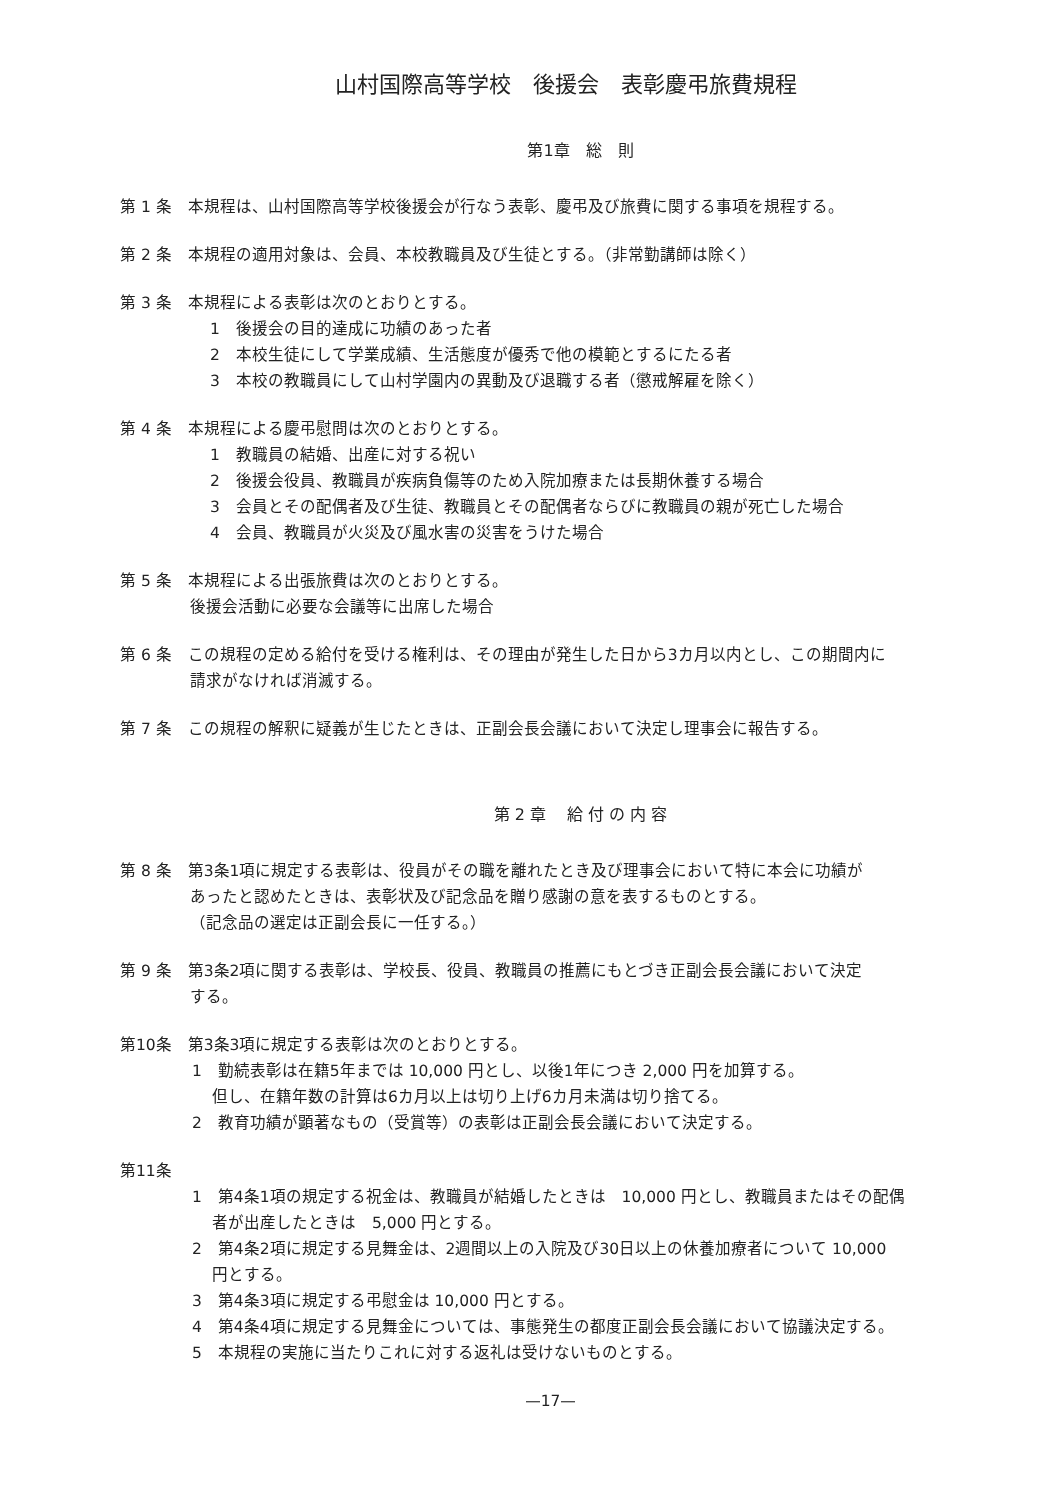山村国際高等学校　後援会　表彰慶弔旅費規程
第1章　総　則
第 1 条　本規程は、山村国際高等学校後援会が行なう表彰、慶弔及び旅費に関する事項を規程する。
第 2 条　本規程の適用対象は、会員、本校教職員及び生徒とする。（非常勤講師は除く）
第 3 条　本規程による表彰は次のとおりとする。
1　後援会の目的達成に功績のあった者
2　本校生徒にして学業成績、生活態度が優秀で他の模範とするにたる者
3　本校の教職員にして山村学園内の異動及び退職する者（懲戒解雇を除く）
第 4 条　本規程による慶弔慰問は次のとおりとする。
1　教職員の結婚、出産に対する祝い
2　後援会役員、教職員が疾病負傷等のため入院加療または長期休養する場合
3　会員とその配偶者及び生徒、教職員とその配偶者ならびに教職員の親が死亡した場合
4　会員、教職員が火災及び風水害の災害をうけた場合
第 5 条　本規程による出張旅費は次のとおりとする。
後援会活動に必要な会議等に出席した場合
第 6 条　この規程の定める給付を受ける権利は、その理由が発生した日から3カ月以内とし、この期間内に
請求がなければ消滅する。
第 7 条　この規程の解釈に疑義が生じたときは、正副会長会議において決定し理事会に報告する。
第 2 章　 給 付 の 内 容
第 8 条　第3条1項に規定する表彰は、役員がその職を離れたとき及び理事会において特に本会に功績が
あったと認めたときは、表彰状及び記念品を贈り感謝の意を表するものとする。
（記念品の選定は正副会長に一任する。）
第 9 条　第3条2項に関する表彰は、学校長、役員、教職員の推薦にもとづき正副会長会議において決定
する。
第10条　第3条3項に規定する表彰は次のとおりとする。
1　勤続表彰は在籍5年までは 10,000 円とし、以後1年につき 2,000 円を加算する。
但し、在籍年数の計算は6カ月以上は切り上げ6カ月未満は切り捨てる。
2　教育功績が顕著なもの（受賞等）の表彰は正副会長会議において決定する。
第11条
1　第4条1項の規定する祝金は、教職員が結婚したときは　10,000 円とし、教職員またはその配偶
者が出産したときは　5,000 円とする。
2　第4条2項に規定する見舞金は、2週間以上の入院及び30日以上の休養加療者について 10,000
円とする。
3　第4条3項に規定する弔慰金は 10,000 円とする。
4　第4条4項に規定する見舞金については、事態発生の都度正副会長会議において協議決定する。
5　本規程の実施に当たりこれに対する返礼は受けないものとする。
—17—